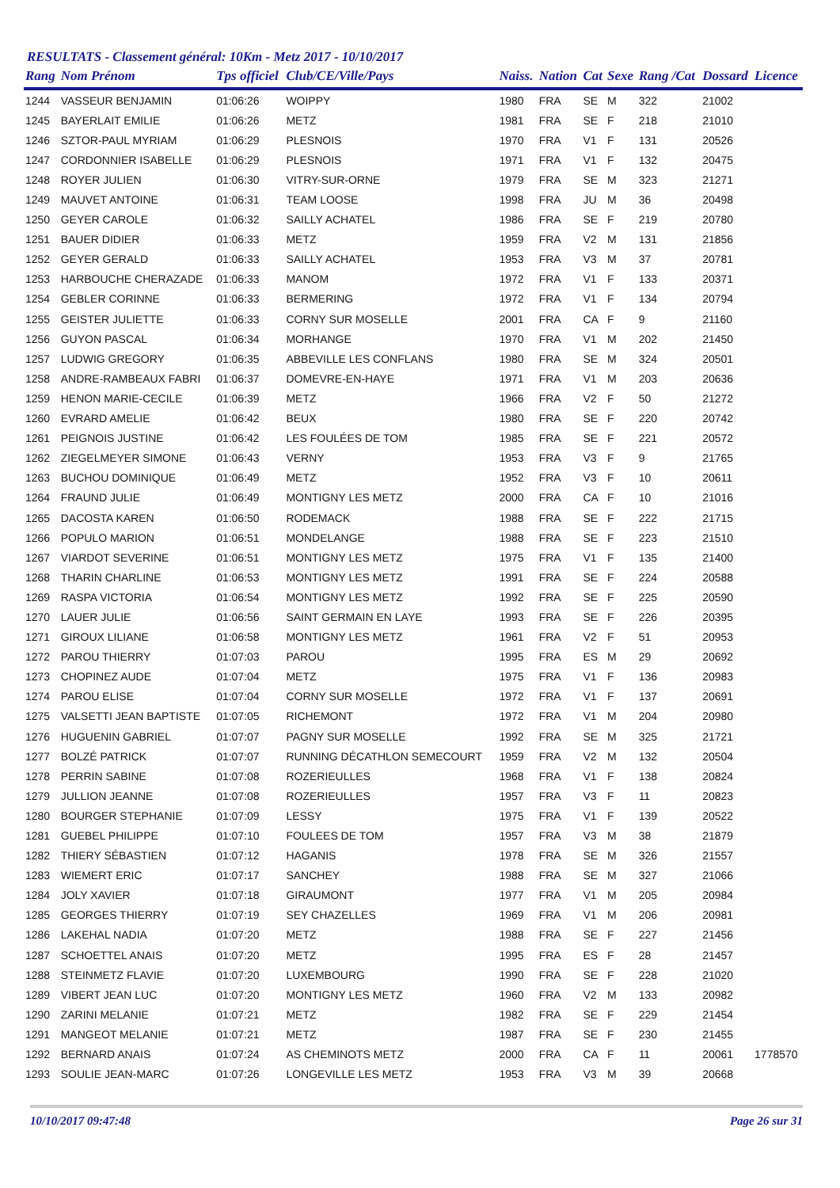RESULTATS - Classement général: 10Km - Metz 2017 - 10/10/2017
| Rang | Nom Prénom | Tps officiel | Club/CE/Ville/Pays | Naiss. | Nation | Cat | Sexe | Rang /Cat | Dossard | Licence |
| --- | --- | --- | --- | --- | --- | --- | --- | --- | --- | --- |
| 1244 | VASSEUR BENJAMIN | 01:06:26 | WOIPPY | 1980 | FRA | SE | M | 322 | 21002 | |
| 1245 | BAYERLAIT EMILIE | 01:06:26 | METZ | 1981 | FRA | SE | F | 218 | 21010 | |
| 1246 | SZTOR-PAUL MYRIAM | 01:06:29 | PLESNOIS | 1970 | FRA | V1 | F | 131 | 20526 | |
| 1247 | CORDONNIER ISABELLE | 01:06:29 | PLESNOIS | 1971 | FRA | V1 | F | 132 | 20475 | |
| 1248 | ROYER JULIEN | 01:06:30 | VITRY-SUR-ORNE | 1979 | FRA | SE | M | 323 | 21271 | |
| 1249 | MAUVET ANTOINE | 01:06:31 | TEAM LOOSE | 1998 | FRA | JU | M | 36 | 20498 | |
| 1250 | GEYER CAROLE | 01:06:32 | SAILLY ACHATEL | 1986 | FRA | SE | F | 219 | 20780 | |
| 1251 | BAUER DIDIER | 01:06:33 | METZ | 1959 | FRA | V2 | M | 131 | 21856 | |
| 1252 | GEYER GERALD | 01:06:33 | SAILLY ACHATEL | 1953 | FRA | V3 | M | 37 | 20781 | |
| 1253 | HARBOUCHE CHERAZADE | 01:06:33 | MANOM | 1972 | FRA | V1 | F | 133 | 20371 | |
| 1254 | GEBLER CORINNE | 01:06:33 | BERMERING | 1972 | FRA | V1 | F | 134 | 20794 | |
| 1255 | GEISTER JULIETTE | 01:06:33 | CORNY SUR MOSELLE | 2001 | FRA | CA | F | 9 | 21160 | |
| 1256 | GUYON PASCAL | 01:06:34 | MORHANGE | 1970 | FRA | V1 | M | 202 | 21450 | |
| 1257 | LUDWIG GREGORY | 01:06:35 | ABBEVILLE LES CONFLANS | 1980 | FRA | SE | M | 324 | 20501 | |
| 1258 | ANDRE-RAMBEAUX FABRI | 01:06:37 | DOMEVRE-EN-HAYE | 1971 | FRA | V1 | M | 203 | 20636 | |
| 1259 | HENON MARIE-CECILE | 01:06:39 | METZ | 1966 | FRA | V2 | F | 50 | 21272 | |
| 1260 | EVRARD AMELIE | 01:06:42 | BEUX | 1980 | FRA | SE | F | 220 | 20742 | |
| 1261 | PEIGNOIS JUSTINE | 01:06:42 | LES FOULÉES DE TOM | 1985 | FRA | SE | F | 221 | 20572 | |
| 1262 | ZIEGELMEYER SIMONE | 01:06:43 | VERNY | 1953 | FRA | V3 | F | 9 | 21765 | |
| 1263 | BUCHOU DOMINIQUE | 01:06:49 | METZ | 1952 | FRA | V3 | F | 10 | 20611 | |
| 1264 | FRAUND JULIE | 01:06:49 | MONTIGNY LES METZ | 2000 | FRA | CA | F | 10 | 21016 | |
| 1265 | DACOSTA KAREN | 01:06:50 | RODEMACK | 1988 | FRA | SE | F | 222 | 21715 | |
| 1266 | POPULO MARION | 01:06:51 | MONDELANGE | 1988 | FRA | SE | F | 223 | 21510 | |
| 1267 | VIARDOT SEVERINE | 01:06:51 | MONTIGNY LES METZ | 1975 | FRA | V1 | F | 135 | 21400 | |
| 1268 | THARIN CHARLINE | 01:06:53 | MONTIGNY LES METZ | 1991 | FRA | SE | F | 224 | 20588 | |
| 1269 | RASPA VICTORIA | 01:06:54 | MONTIGNY LES METZ | 1992 | FRA | SE | F | 225 | 20590 | |
| 1270 | LAUER JULIE | 01:06:56 | SAINT GERMAIN EN LAYE | 1993 | FRA | SE | F | 226 | 20395 | |
| 1271 | GIROUX LILIANE | 01:06:58 | MONTIGNY LES METZ | 1961 | FRA | V2 | F | 51 | 20953 | |
| 1272 | PAROU THIERRY | 01:07:03 | PAROU | 1995 | FRA | ES | M | 29 | 20692 | |
| 1273 | CHOPINEZ AUDE | 01:07:04 | METZ | 1975 | FRA | V1 | F | 136 | 20983 | |
| 1274 | PAROU ELISE | 01:07:04 | CORNY SUR MOSELLE | 1972 | FRA | V1 | F | 137 | 20691 | |
| 1275 | VALSETTI JEAN BAPTISTE | 01:07:05 | RICHEMONT | 1972 | FRA | V1 | M | 204 | 20980 | |
| 1276 | HUGUENIN GABRIEL | 01:07:07 | PAGNY SUR MOSELLE | 1992 | FRA | SE | M | 325 | 21721 | |
| 1277 | BOLZÉ PATRICK | 01:07:07 | RUNNING DÉCATHLON SEMECOURT | 1959 | FRA | V2 | M | 132 | 20504 | |
| 1278 | PERRIN SABINE | 01:07:08 | ROZERIEULLES | 1968 | FRA | V1 | F | 138 | 20824 | |
| 1279 | JULLION JEANNE | 01:07:08 | ROZERIEULLES | 1957 | FRA | V3 | F | 11 | 20823 | |
| 1280 | BOURGER STEPHANIE | 01:07:09 | LESSY | 1975 | FRA | V1 | F | 139 | 20522 | |
| 1281 | GUEBEL PHILIPPE | 01:07:10 | FOULEES DE TOM | 1957 | FRA | V3 | M | 38 | 21879 | |
| 1282 | THIERY SÉBASTIEN | 01:07:12 | HAGANIS | 1978 | FRA | SE | M | 326 | 21557 | |
| 1283 | WIEMERT ERIC | 01:07:17 | SANCHEY | 1988 | FRA | SE | M | 327 | 21066 | |
| 1284 | JOLY XAVIER | 01:07:18 | GIRAUMONT | 1977 | FRA | V1 | M | 205 | 20984 | |
| 1285 | GEORGES THIERRY | 01:07:19 | SEY CHAZELLES | 1969 | FRA | V1 | M | 206 | 20981 | |
| 1286 | LAKEHAL NADIA | 01:07:20 | METZ | 1988 | FRA | SE | F | 227 | 21456 | |
| 1287 | SCHOETTEL ANAIS | 01:07:20 | METZ | 1995 | FRA | ES | F | 28 | 21457 | |
| 1288 | STEINMETZ FLAVIE | 01:07:20 | LUXEMBOURG | 1990 | FRA | SE | F | 228 | 21020 | |
| 1289 | VIBERT JEAN LUC | 01:07:20 | MONTIGNY LES METZ | 1960 | FRA | V2 | M | 133 | 20982 | |
| 1290 | ZARINI MELANIE | 01:07:21 | METZ | 1982 | FRA | SE | F | 229 | 21454 | |
| 1291 | MANGEOT MELANIE | 01:07:21 | METZ | 1987 | FRA | SE | F | 230 | 21455 | |
| 1292 | BERNARD ANAIS | 01:07:24 | AS CHEMINOTS METZ | 2000 | FRA | CA | F | 11 | 20061 | 1778570 |
| 1293 | SOULIE JEAN-MARC | 01:07:26 | LONGEVILLE LES METZ | 1953 | FRA | V3 | M | 39 | 20668 | |
10/10/2017 09:47:48 Page 26 sur 31